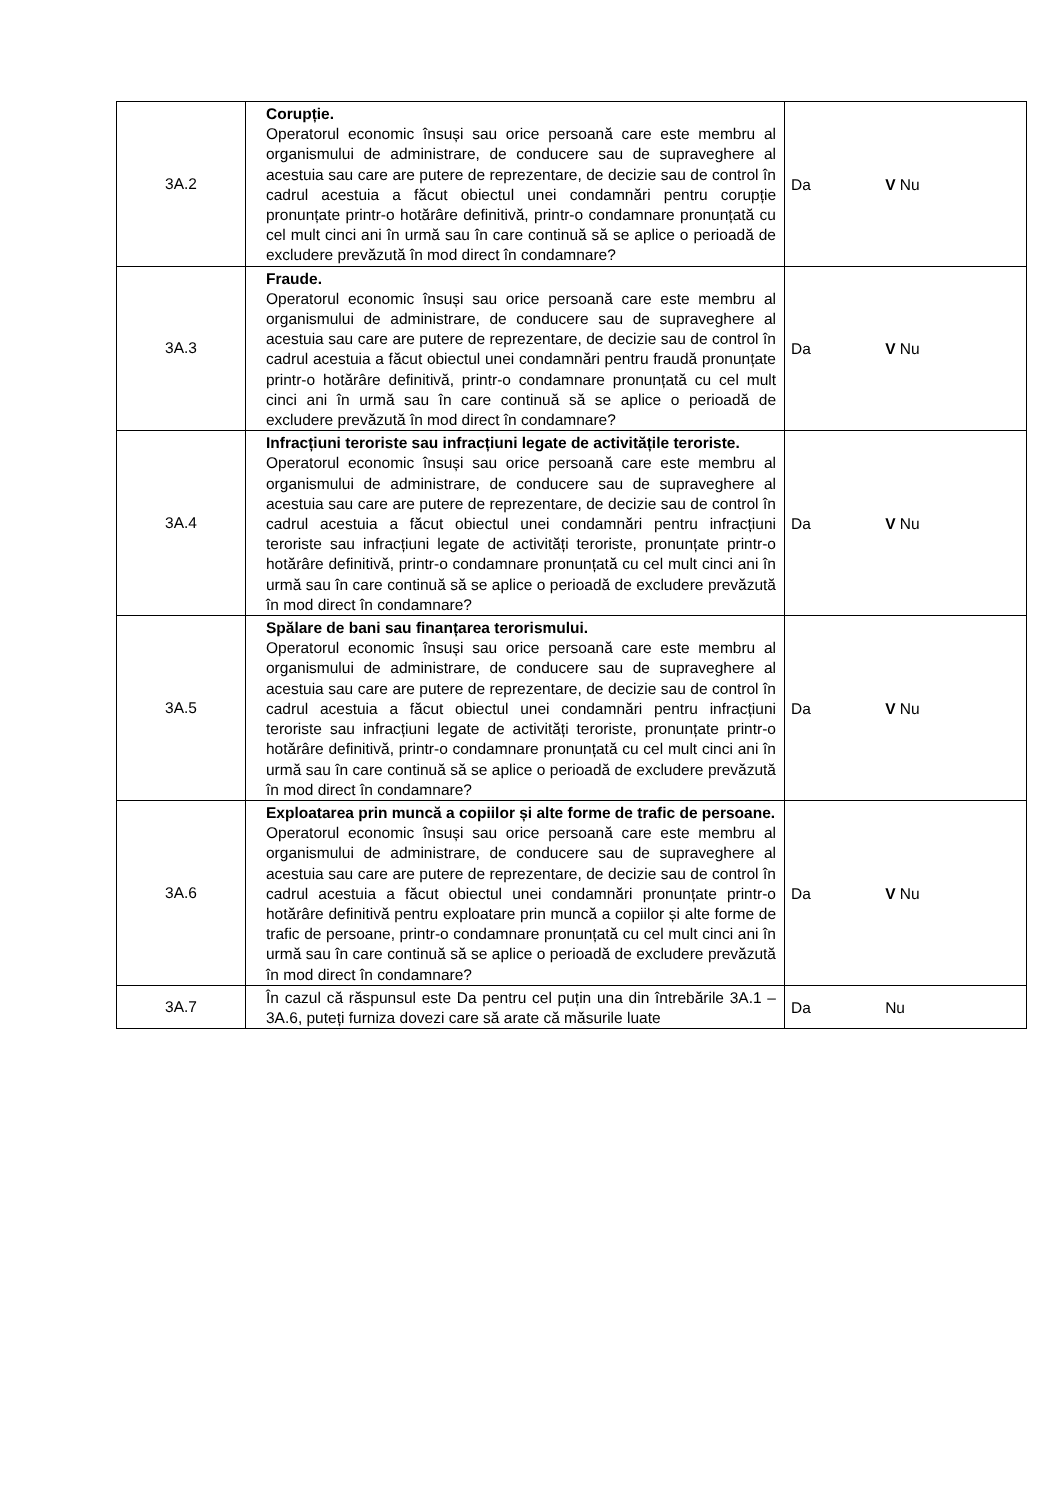| 3A.2 | Corupție. Operatorul economic însuși sau orice persoană care este membru al organismului de administrare, de conducere sau de supraveghere al acestuia sau care are putere de reprezentare, de decizie sau de control în cadrul acestuia a făcut obiectul unei condamnări pentru corupție pronunțate printr-o hotărâre definitivă, printr-o condamnare pronunțată cu cel mult cinci ani în urmă sau în care continuă să se aplice o perioadă de excludere prevăzută în mod direct în condamnare? | Da V Nu |
| 3A.3 | Fraude. Operatorul economic însuși sau orice persoană care este membru al organismului de administrare, de conducere sau de supraveghere al acestuia sau care are putere de reprezentare, de decizie sau de control în cadrul acestuia a făcut obiectul unei condamnări pentru fraudă pronunțate printr-o hotărâre definitivă, printr-o condamnare pronunțată cu cel mult cinci ani în urmă sau în care continuă să se aplice o perioadă de excludere prevăzută în mod direct în condamnare? | Da V Nu |
| 3A.4 | Infracțiuni teroriste sau infracțiuni legate de activitățile teroriste. Operatorul economic însuși sau orice persoană care este membru al organismului de administrare, de conducere sau de supraveghere al acestuia sau care are putere de reprezentare, de decizie sau de control în cadrul acestuia a făcut obiectul unei condamnări pentru infracțiuni teroriste sau infracțiuni legate de activități teroriste, pronunțate printr-o hotărâre definitivă, printr-o condamnare pronunțată cu cel mult cinci ani în urmă sau în care continuă să se aplice o perioadă de excludere prevăzută în mod direct în condamnare? | Da V Nu |
| 3A.5 | Spălare de bani sau finanțarea terorismului. Operatorul economic însuși sau orice persoană care este membru al organismului de administrare, de conducere sau de supraveghere al acestuia sau care are putere de reprezentare, de decizie sau de control în cadrul acestuia a făcut obiectul unei condamnări pentru infracțiuni teroriste sau infracțiuni legate de activități teroriste, pronunțate printr-o hotărâre definitivă, printr-o condamnare pronunțată cu cel mult cinci ani în urmă sau în care continuă să se aplice o perioadă de excludere prevăzută în mod direct în condamnare? | Da V Nu |
| 3A.6 | Exploatarea prin muncă a copiilor și alte forme de trafic de persoane. Operatorul economic însuși sau orice persoană care este membru al organismului de administrare, de conducere sau de supraveghere al acestuia sau care are putere de reprezentare, de decizie sau de control în cadrul acestuia a făcut obiectul unei condamnări pronunțate printr-o hotărâre definitivă pentru exploatare prin muncă a copiilor și alte forme de trafic de persoane, printr-o condamnare pronunțată cu cel mult cinci ani în urmă sau în care continuă să se aplice o perioadă de excludere prevăzută în mod direct în condamnare? | Da V Nu |
| 3A.7 | În cazul că răspunsul este Da pentru cel puțin una din întrebările 3A.1 – 3A.6, puteți furniza dovezi care să arate că măsurile luate | Da Nu |